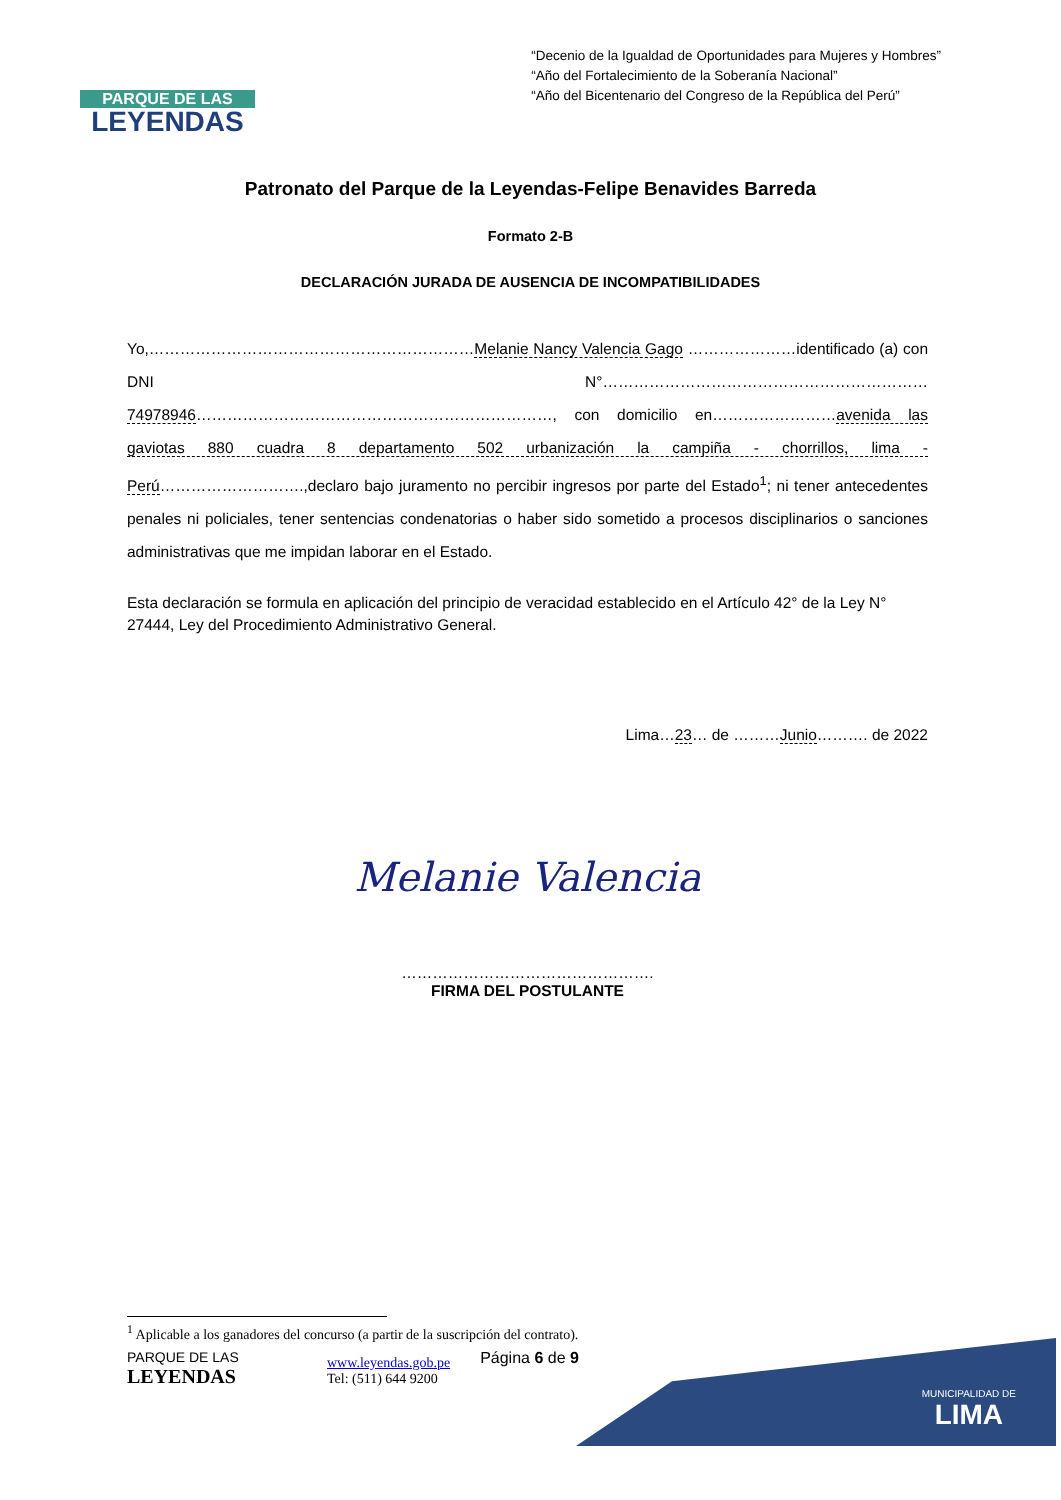PARQUE DE LAS
LEYENDAS
“Decenio de la Igualdad de Oportunidades para Mujeres y Hombres”
“Año del Fortalecimiento de la Soberanía Nacional”
“Año del Bicentenario del Congreso de la República del Perú”
Patronato del Parque de la Leyendas-Felipe Benavides Barreda
Formato 2-B
DECLARACIÓN JURADA DE AUSENCIA DE INCOMPATIBILIDADES
Yo,………………………………………………………Melanie Nancy Valencia Gago …………………identificado (a) con DNI N°………………………………………………………74978946……………………………………………………………, con domicilio en……………………avenida las gaviotas 880 cuadra 8 departamento 502 urbanización la campiña - chorrillos, lima - Perú……………………….,declaro bajo juramento no percibir ingresos por parte del Estado<sup>1</sup>; ni tener antecedentes penales ni policiales, tener sentencias condenatorias o haber sido sometido a procesos disciplinarios o sanciones administrativas que me impidan laborar en el Estado.
Esta declaración se formula en aplicación del principio de veracidad establecido en el Artículo 42° de la Ley N° 27444, Ley del Procedimiento Administrativo General.
Lima…23… de ………Junio………. de 2022
Melanie Valencia
………………………………………….
FIRMA DEL POSTULANTE
<sup>1</sup> Aplicable a los ganadores del concurso (a partir de la suscripción del contrato).
PARQUE DE LAS
LEYENDAS
www.leyendas.gob.pe
Tel: (511) 644 9200
Página 6 de 9
MUNICIPALIDAD DE
LIMA